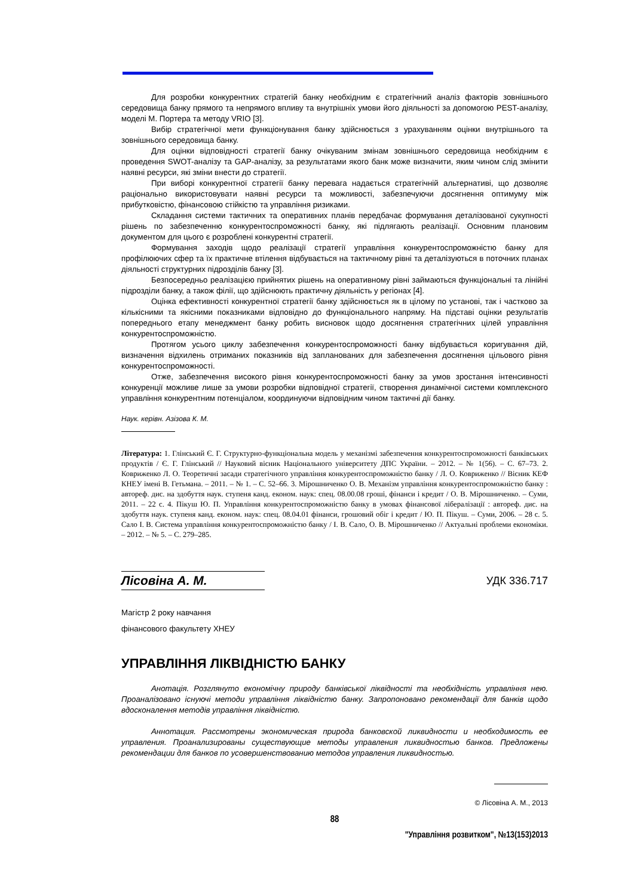Для розробки конкурентних стратегій банку необхідним є стратегічний аналіз факторів зовнішнього середовища банку прямого та непрямого впливу та внутрішніх умови його діяльності за допомогою PEST-аналізу, моделі М. Портера та методу VRIO [3].
Вибір стратегічної мети функціонування банку здійснюється з урахуванням оцінки внутрішнього та зовнішнього середовища банку.
Для оцінки відповідності стратегії банку очікуваним змінам зовнішнього середовища необхідним є проведення SWOT-аналізу та GAP-аналізу, за результатами якого банк може визначити, яким чином слід змінити наявні ресурси, які зміни внести до стратегії.
При виборі конкурентної стратегії банку перевага надається стратегічній альтернативі, що дозволяє раціонально використовувати наявні ресурси та можливості, забезпечуючи досягнення оптимуму між прибутковістю, фінансовою стійкістю та управління ризиками.
Складання системи тактичних та оперативних планів передбачає формування деталізованої сукупності рішень по забезпеченню конкурентоспроможності банку, які підлягають реалізації. Основним плановим документом для цього є розроблені конкурентні стратегії.
Формування заходів щодо реалізації стратегії управління конкурентоспроможністю банку для профілюючих сфер та їх практичне втілення відбувається на тактичному рівні та деталізуються в поточних планах діяльності структурних підрозділів банку [3].
Безпосередньо реалізацією прийнятих рішень на оперативному рівні займаються функціональні та лінійні підрозділи банку, а також філії, що здійснюють практичну діяльність у регіонах [4].
Оцінка ефективності конкурентної стратегії банку здійснюється як в цілому по установі, так і частково за кількісними та якісними показниками відповідно до функціонального напряму. На підставі оцінки результатів попереднього етапу менеджмент банку робить висновок щодо досягнення стратегічних цілей управління конкурентоспроможністю.
Протягом усього циклу забезпечення конкурентоспроможності банку відбувається коригування дій, визначення відхилень отриманих показників від запланованих для забезпечення досягнення цільового рівня конкурентоспроможності.
Отже, забезпечення високого рівня конкурентоспроможності банку за умов зростання інтенсивності конкуренції можливе лише за умови розробки відповідної стратегії, створення динамічної системи комплексного управління конкурентним потенціалом, координуючи відповідним чином тактичні дії банку.
Наук. керівн. Азізова К. М.
Література: 1. Глінський Є. Г. Структурно-функціональна модель у механізмі забезпечення конкурентоспроможності банківських продуктів / Є. Г. Глінський // Науковий вісник Національного університету ДПС України. – 2012. – № 1(56). – С. 67–73. 2. Ковриженко Л. О. Теоретичні засади стратегічного управління конкурентоспроможністю банку / Л. О. Ковриженко // Вісник КЕФ КНЕУ імені В. Гетьмана. – 2011. – № 1. – С. 52–66. 3. Мірошниченко О. В. Механізм управління конкурентоспроможністю банку : автореф. дис. на здобуття наук. ступеня канд. економ. наук: спец. 08.00.08 гроші, фінанси і кредит / О. В. Мірошниченко. – Суми, 2011. – 22 с. 4. Пікуш Ю. П. Управління конкурентоспроможністю банку в умовах фінансової лібералізації : автореф. дис. на здобуття наук. ступеня канд. економ. наук: спец. 08.04.01 фінанси, грошовий обіг і кредит / Ю. П. Пікуш. – Суми, 2006. – 28 с. 5. Сало І. В. Система управління конкурентоспроможністю банку / І. В. Сало, О. В. Мірошниченко // Актуальні проблеми економіки. – 2012. – № 5. – С. 279–285.
Лісовіна А. М.
УДК 336.717
Магістр 2 року навчання
фінансового факультету ХНЕУ
УПРАВЛІННЯ ЛІКВІДНІСТЮ БАНКУ
Анотація. Розглянуто економічну природу банківської ліквідності та необхідність управління нею. Проаналізовано існуючі методи управління ліквідністю банку. Запропоновано рекомендації для банків щодо вдосконалення методів управління ліквідністю.
Аннотация. Рассмотрены экономическая природа банковской ликвидности и необходимость ее управления. Проанализированы существующие методы управления ликвидностью банков. Предложены рекомендации для банков по усовершенствованию методов управления ликвидностью.
© Лісовіна А. М., 2013
88
"Управління розвитком", №13(153)2013